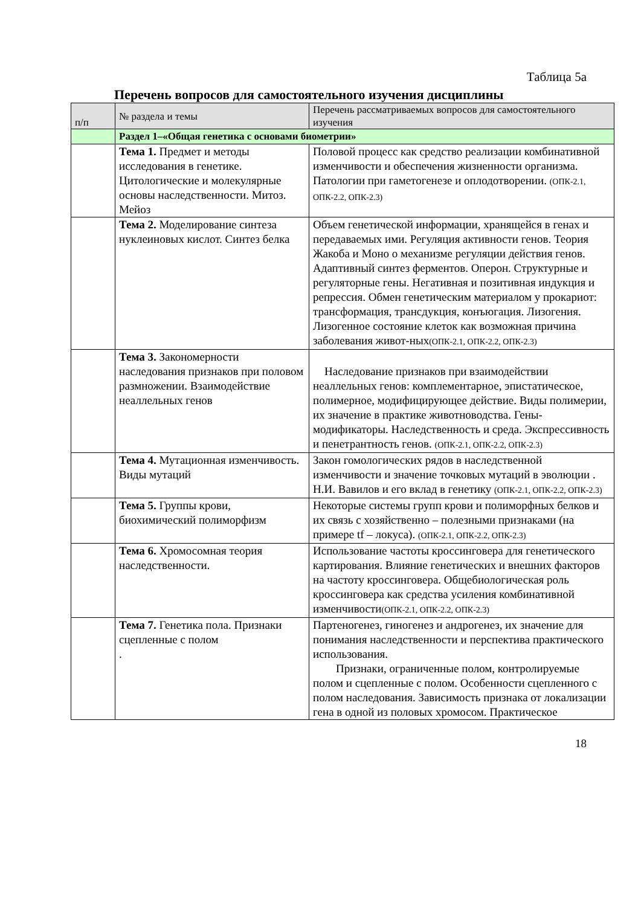Таблица 5а
Перечень вопросов для самостоятельного изучения дисциплины
| п/п | № раздела и темы | Перечень рассматриваемых вопросов для самостоятельного изучения |
| --- | --- | --- |
| | Раздел 1–«Общая генетика с основами биометрии» | |
| | Тема 1. Предмет и методы исследования в генетике. Цитологические и молекулярные основы наследственности. Митоз. Мейоз | Половой процесс как средство реализации комбинативной изменчивости и обеспечения жизненности организма. Патологии при гаметогенезе и оплодотворении. (ОПК-2.1, ОПК-2.2, ОПК-2.3) |
| | Тема 2. Моделирование синтеза нуклеиновых кислот. Синтез белка | Объем генетической информации, хранящейся в генах и передаваемых ими. Регуляция активности генов. Теория Жакоба и Моно о механизме регуляции действия генов. Адаптивный синтез ферментов. Оперон. Структурные и регуляторные гены. Негативная и позитивная индукция и репрессия. Обмен генетическим материалом у прокариот: трансформация, трансдукция, конъюгация. Лизогения. Лизогенное состояние клеток как возможная причина заболевания живот-ных (ОПК-2.1, ОПК-2.2, ОПК-2.3) |
| | Тема 3. Закономерности наследования признаков при половом размножении. Взаимодействие неаллельных генов | Наследование признаков при взаимодействии неаллельных генов: комплементарное, эпистатическое, полимерное, модифицирующее действие. Виды полимерии, их значение в практике животноводства. Гены-модификаторы. Наследственность и среда. Экспрессивность и пенетрантность генов. (ОПК-2.1, ОПК-2.2, ОПК-2.3) |
| | Тема 4. Мутационная изменчивость. Виды мутаций | Закон гомологических рядов в наследственной изменчивости и значение точковых мутаций в эволюции . Н.И. Вавилов и его вклад в генетику (ОПК-2.1, ОПК-2.2, ОПК-2.3) |
| | Тема 5. Группы крови, биохимический полиморфизм | Некоторые системы групп крови и полиморфных белков и их связь с хозяйственно – полезными признаками (на примере tf – локуса). (ОПК-2.1, ОПК-2.2, ОПК-2.3) |
| | Тема 6. Хромосомная теория наследственности. | Использование частоты кроссинговера для генетического картирования. Влияние генетических и внешних факторов на частоту кроссинговера. Общебиологическая роль кроссинговера как средства усиления комбинативной изменчивости (ОПК-2.1, ОПК-2.2, ОПК-2.3) |
| | Тема 7. Генетика пола. Признаки сцепленные с полом . | Партеногенез, гиногенез и андрогенез, их значение для понимания наследственности и перспектива практического использования. Признаки, ограниченные полом, контролируемые полом и сцепленные с полом. Особенности сцепленного с полом наследования. Зависимость признака от локализации гена в одной из половых хромосом. Практическое |
18